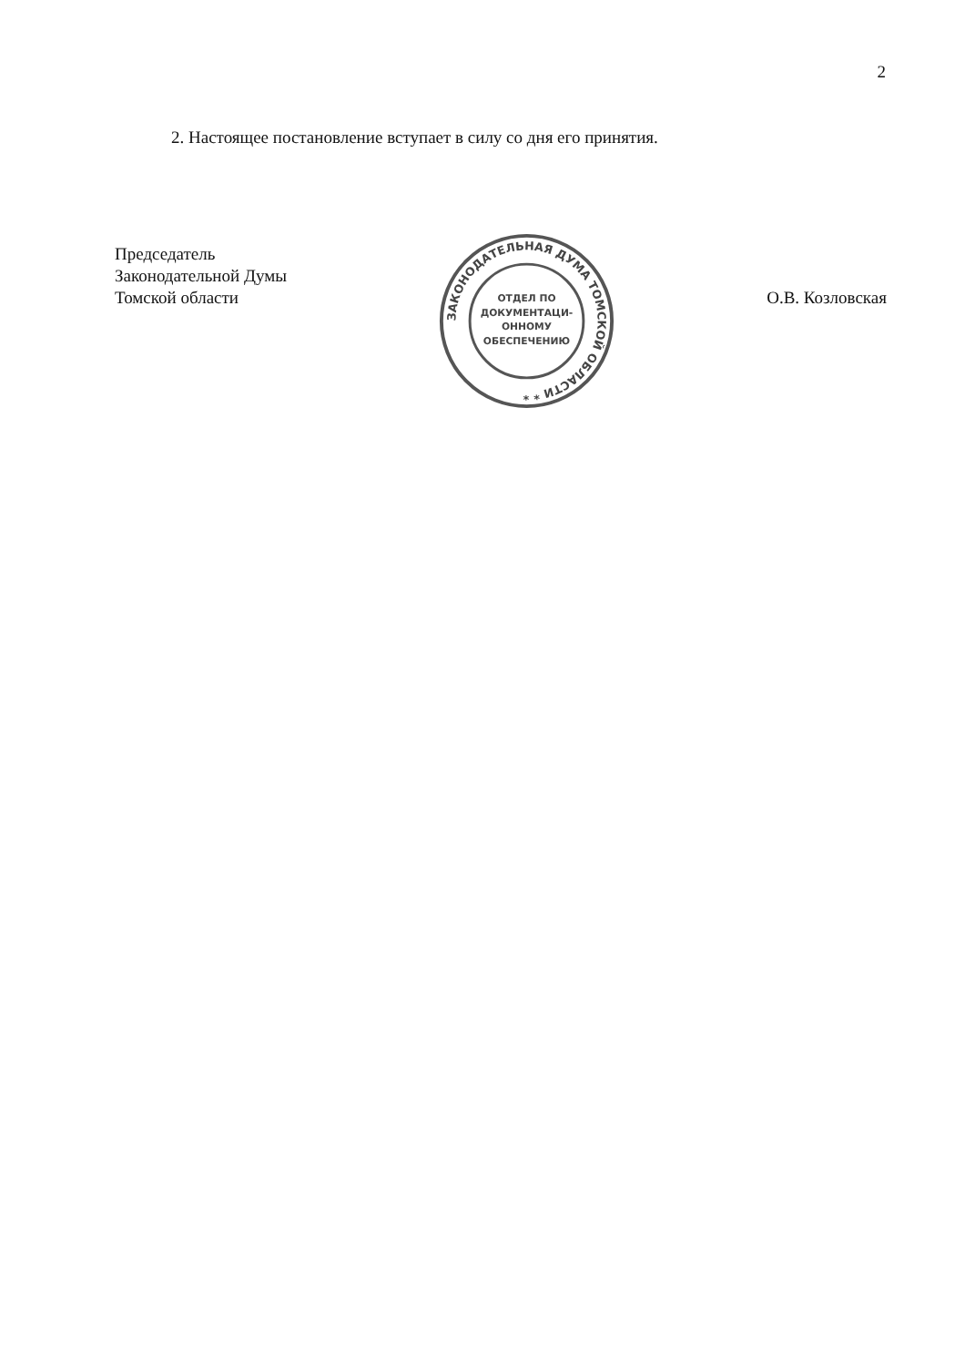2
2. Настоящее постановление вступает в силу со дня его принятия.
Председатель
Законодательной Думы
Томской области
ЗАКОНОДАТЕЛЬНАЯ ДУМА ТОМСКОЙ ОБЛАСТИ * *
ОТДЕЛ ПО
ДОКУМЕНТАЦИ-
ОННОМУ
ОБЕСПЕЧЕНИЮ
О.В. Козловская